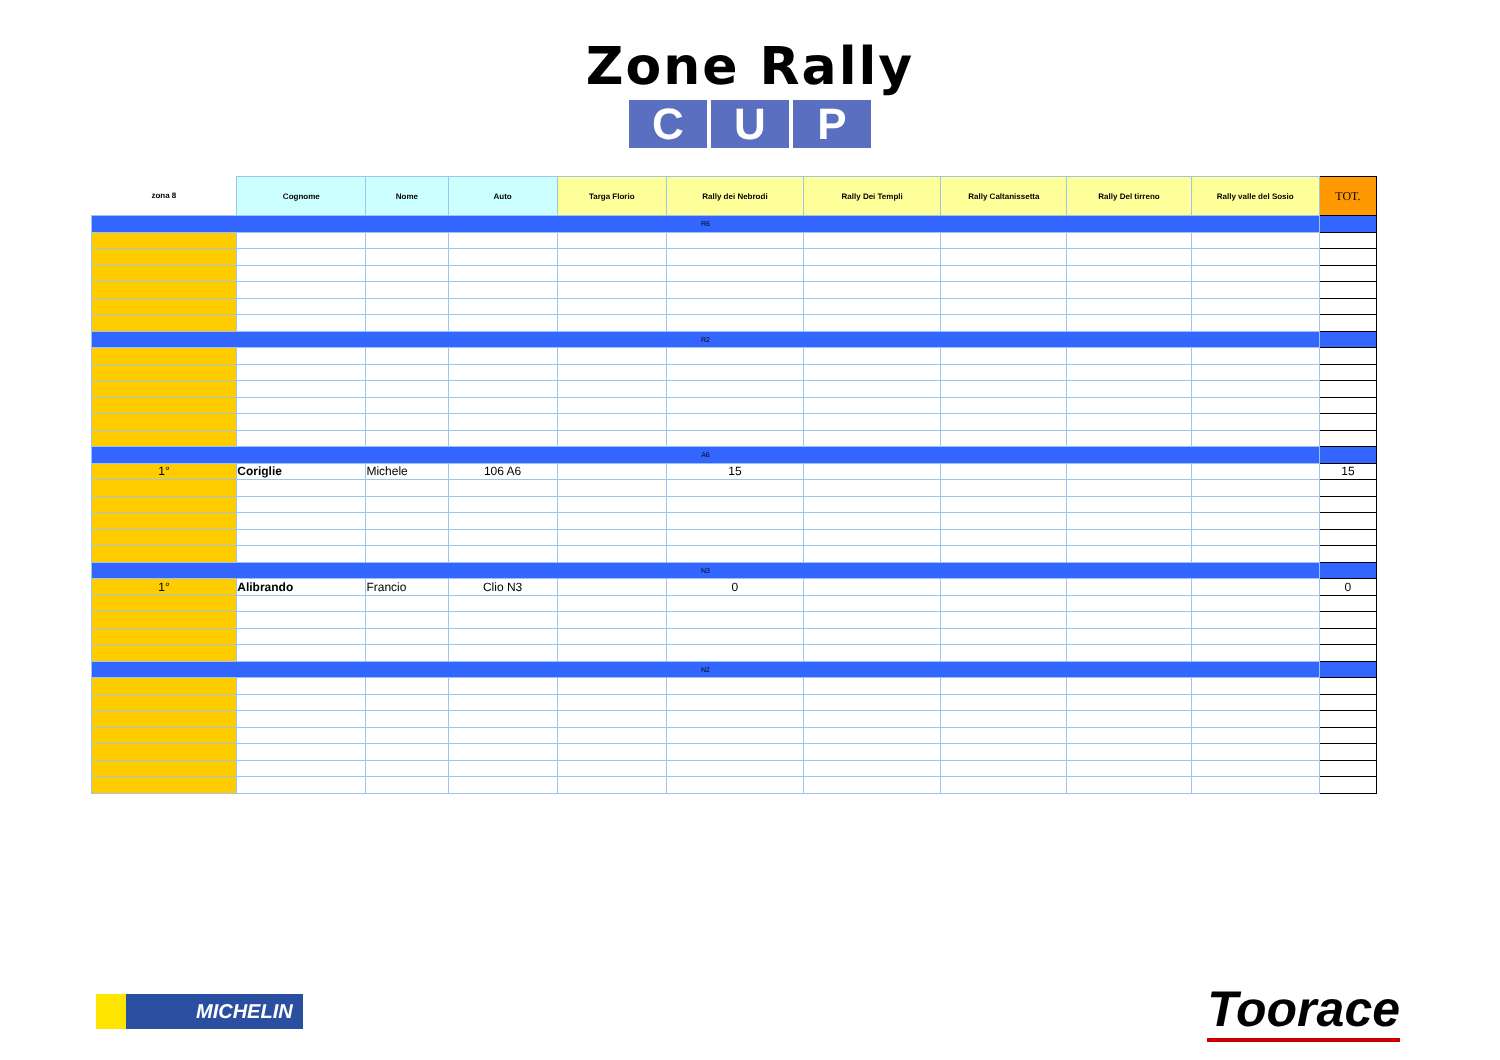Zone Rally
C U P
| zona 8 | Cognome | Nome | Auto | Targa Florio | Rally dei Nebrodi | Rally Dei Templi | Rally Caltanissetta | Rally Del tirreno | Rally valle del Sosio | TOT. |
| --- | --- | --- | --- | --- | --- | --- | --- | --- | --- | --- |
| R6 | | | | | | | | | | |
| R2 | | | | | | | | | | |
| A6 | | | | | | | | | | |
| 1° | Coriglie | Michele | 106 A6 | | 15 | | | | | 15 |
| N3 | | | | | | | | | | |
| 1° | Alibrando | Francio | Clio N3 | | 0 | | | | | 0 |
| N2 | | | | | | | | | | |
MICHELIN
Toorace